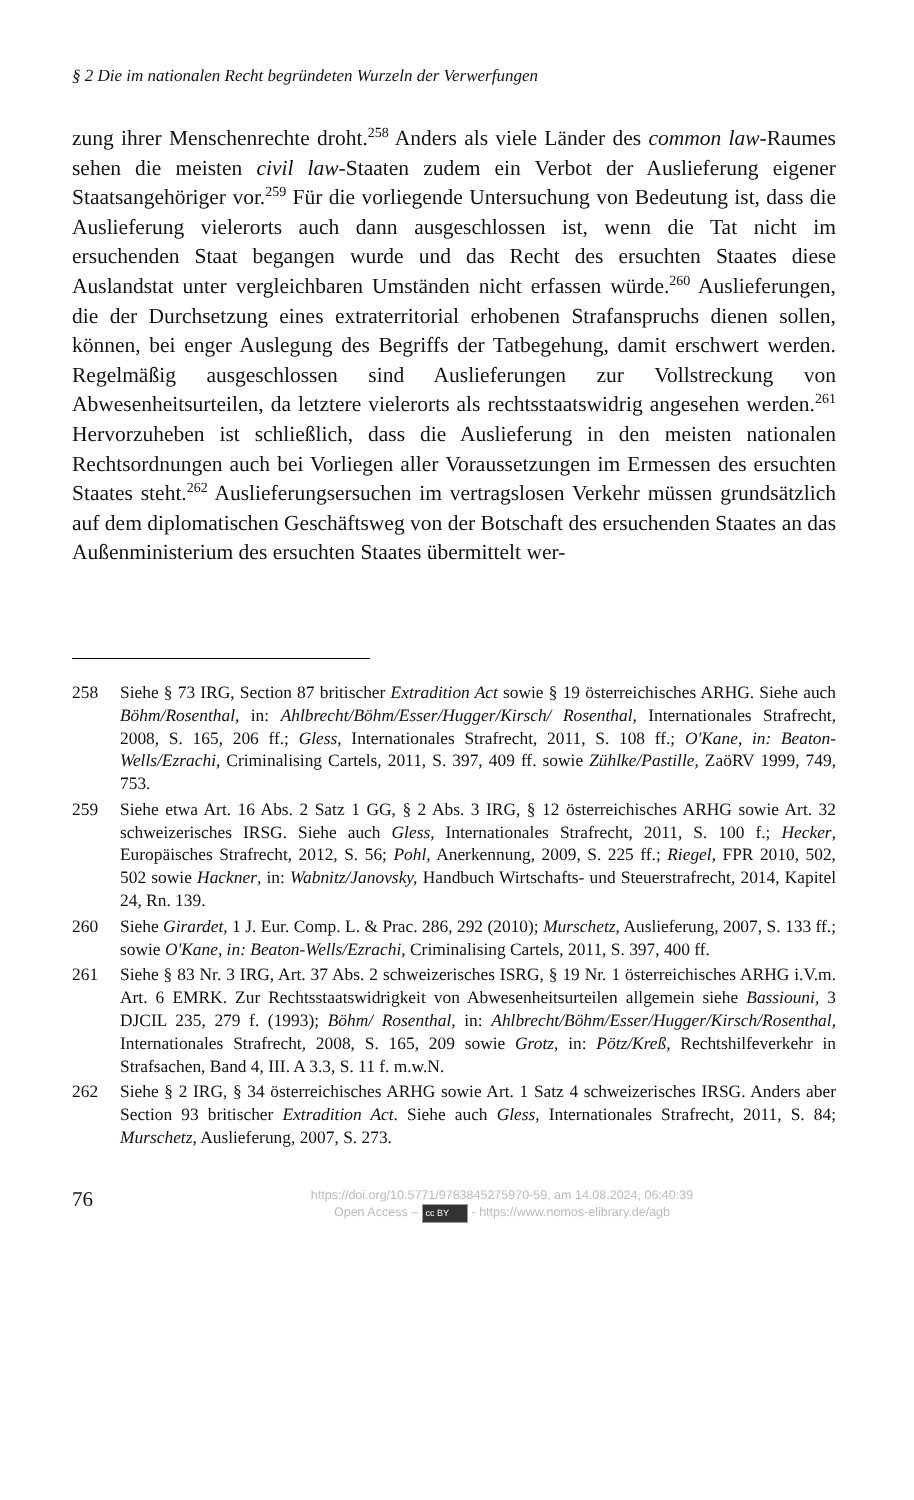§ 2 Die im nationalen Recht begründeten Wurzeln der Verwerfungen
zung ihrer Menschenrechte droht.<sup>258</sup> Anders als viele Länder des common law-Raumes sehen die meisten civil law-Staaten zudem ein Verbot der Auslieferung eigener Staatsangehöriger vor.<sup>259</sup> Für die vorliegende Untersuchung von Bedeutung ist, dass die Auslieferung vielerorts auch dann ausgeschlossen ist, wenn die Tat nicht im ersuchenden Staat begangen wurde und das Recht des ersuchten Staates diese Auslandstat unter vergleichbaren Umständen nicht erfassen würde.<sup>260</sup> Auslieferungen, die der Durchsetzung eines extraterritorial erhobenen Strafanspruchs dienen sollen, können, bei enger Auslegung des Begriffs der Tatbegehung, damit erschwert werden. Regelmäßig ausgeschlossen sind Auslieferungen zur Vollstreckung von Abwesenheitsurteilen, da letztere vielerorts als rechtsstaatswidrig angesehen werden.<sup>261</sup> Hervorzuheben ist schließlich, dass die Auslieferung in den meisten nationalen Rechtsordnungen auch bei Vorliegen aller Voraussetzungen im Ermessen des ersuchten Staates steht.<sup>262</sup> Auslieferungsersuchen im vertragslosen Verkehr müssen grundsätzlich auf dem diplomatischen Geschäftsweg von der Botschaft des ersuchenden Staates an das Außenministerium des ersuchten Staates übermittelt wer-
258 Siehe § 73 IRG, Section 87 britischer Extradition Act sowie § 19 österreichisches ARHG. Siehe auch Böhm/Rosenthal, in: Ahlbrecht/Böhm/Esser/Hugger/Kirsch/ Rosenthal, Internationales Strafrecht, 2008, S. 165, 206 ff.; Gless, Internationales Strafrecht, 2011, S. 108 ff.; O'Kane, in: Beaton-Wells/Ezrachi, Criminalising Cartels, 2011, S. 397, 409 ff. sowie Zühlke/Pastille, ZaöRV 1999, 749, 753.
259 Siehe etwa Art. 16 Abs. 2 Satz 1 GG, § 2 Abs. 3 IRG, § 12 österreichisches ARHG sowie Art. 32 schweizerisches IRSG. Siehe auch Gless, Internationales Strafrecht, 2011, S. 100 f.; Hecker, Europäisches Strafrecht, 2012, S. 56; Pohl, Anerkennung, 2009, S. 225 ff.; Riegel, FPR 2010, 502, 502 sowie Hackner, in: Wabnitz/Janovsky, Handbuch Wirtschafts- und Steuerstrafrecht, 2014, Kapitel 24, Rn. 139.
260 Siehe Girardet, 1 J. Eur. Comp. L. & Prac. 286, 292 (2010); Murschetz, Auslieferung, 2007, S. 133 ff.; sowie O'Kane, in: Beaton-Wells/Ezrachi, Criminalising Cartels, 2011, S. 397, 400 ff.
261 Siehe § 83 Nr. 3 IRG, Art. 37 Abs. 2 schweizerisches ISRG, § 19 Nr. 1 österreichisches ARHG i.V.m. Art. 6 EMRK. Zur Rechtsstaatswidrigkeit von Abwesenheitsurteilen allgemein siehe Bassiouni, 3 DJCIL 235, 279 f. (1993); Böhm/ Rosenthal, in: Ahlbrecht/Böhm/Esser/Hugger/Kirsch/Rosenthal, Internationales Strafrecht, 2008, S. 165, 209 sowie Grotz, in: Pötz/Kreß, Rechtshilfeverkehr in Strafsachen, Band 4, III. A 3.3, S. 11 f. m.w.N.
262 Siehe § 2 IRG, § 34 österreichisches ARHG sowie Art. 1 Satz 4 schweizerisches IRSG. Anders aber Section 93 britischer Extradition Act. Siehe auch Gless, Internationales Strafrecht, 2011, S. 84; Murschetz, Auslieferung, 2007, S. 273.
76
https://doi.org/10.5771/9783845275970-59, am 14.08.2024, 06:40:39
Open Access – cc BY - https://www.nomos-elibrary.de/agb